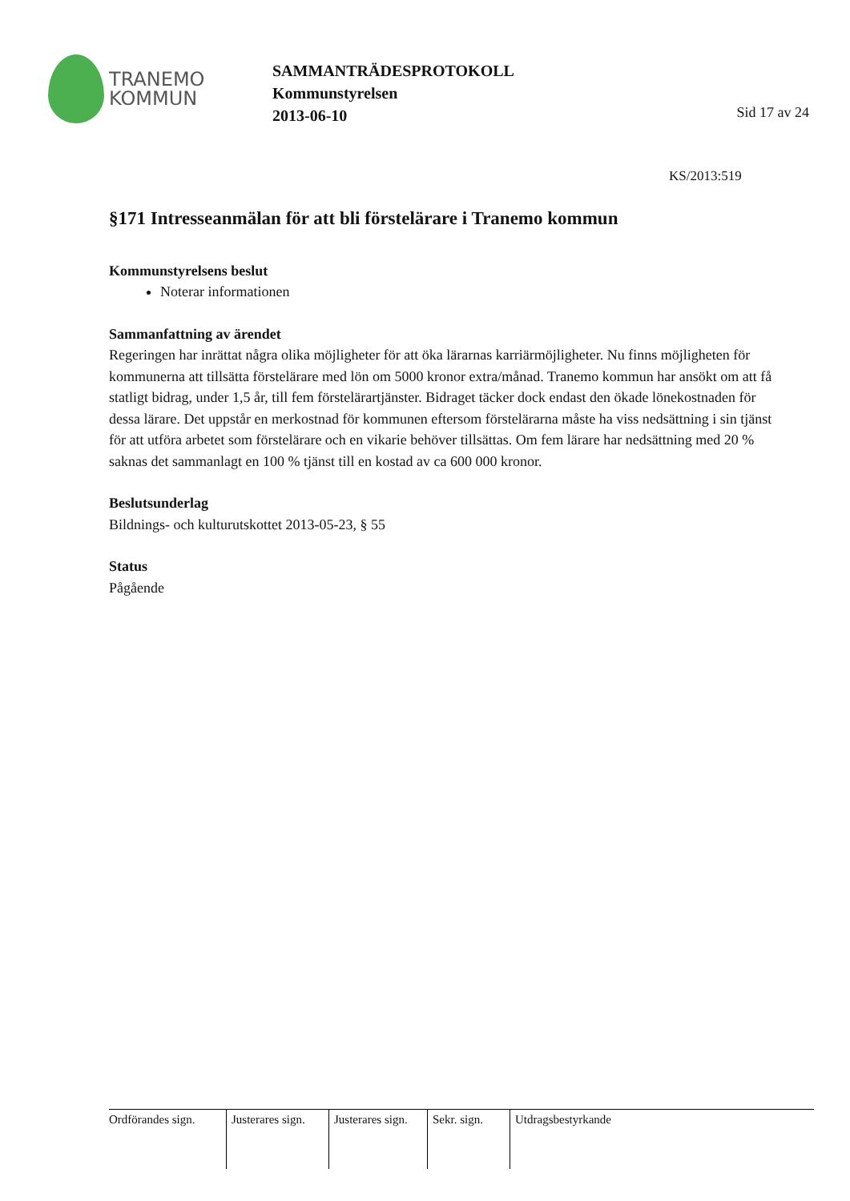TRANEMO
KOMMUN
SAMMANTRÄDESPROTOKOLL
Kommunstyrelsen
2013-06-10
Sid 17 av 24
KS/2013:519
§171 Intresseanmälan för att bli förstelärare i Tranemo kommun
Kommunstyrelsens beslut
Noterar informationen
Sammanfattning av ärendet
Regeringen har inrättat några olika möjligheter för att öka lärarnas karriärmöjligheter. Nu finns möjligheten för kommunerna att tillsätta förstelärare med lön om 5000 kronor extra/månad. Tranemo kommun har ansökt om att få statligt bidrag, under 1,5 år, till fem förstelärartjänster. Bidraget täcker dock endast den ökade lönekostnaden för dessa lärare. Det uppstår en merkostnad för kommunen eftersom förstelärarna måste ha viss nedsättning i sin tjänst för att utföra arbetet som förstelärare och en vikarie behöver tillsättas. Om fem lärare har nedsättning med 20 % saknas det sammanlagt en 100 % tjänst till en kostad av ca 600 000 kronor.
Beslutsunderlag
Bildnings- och kulturutskottet 2013-05-23, § 55
Status
Pågående
| Ordförandes sign. | Justerares sign. | Justerares sign. | Sekr. sign. | Utdragsbestyrkande |